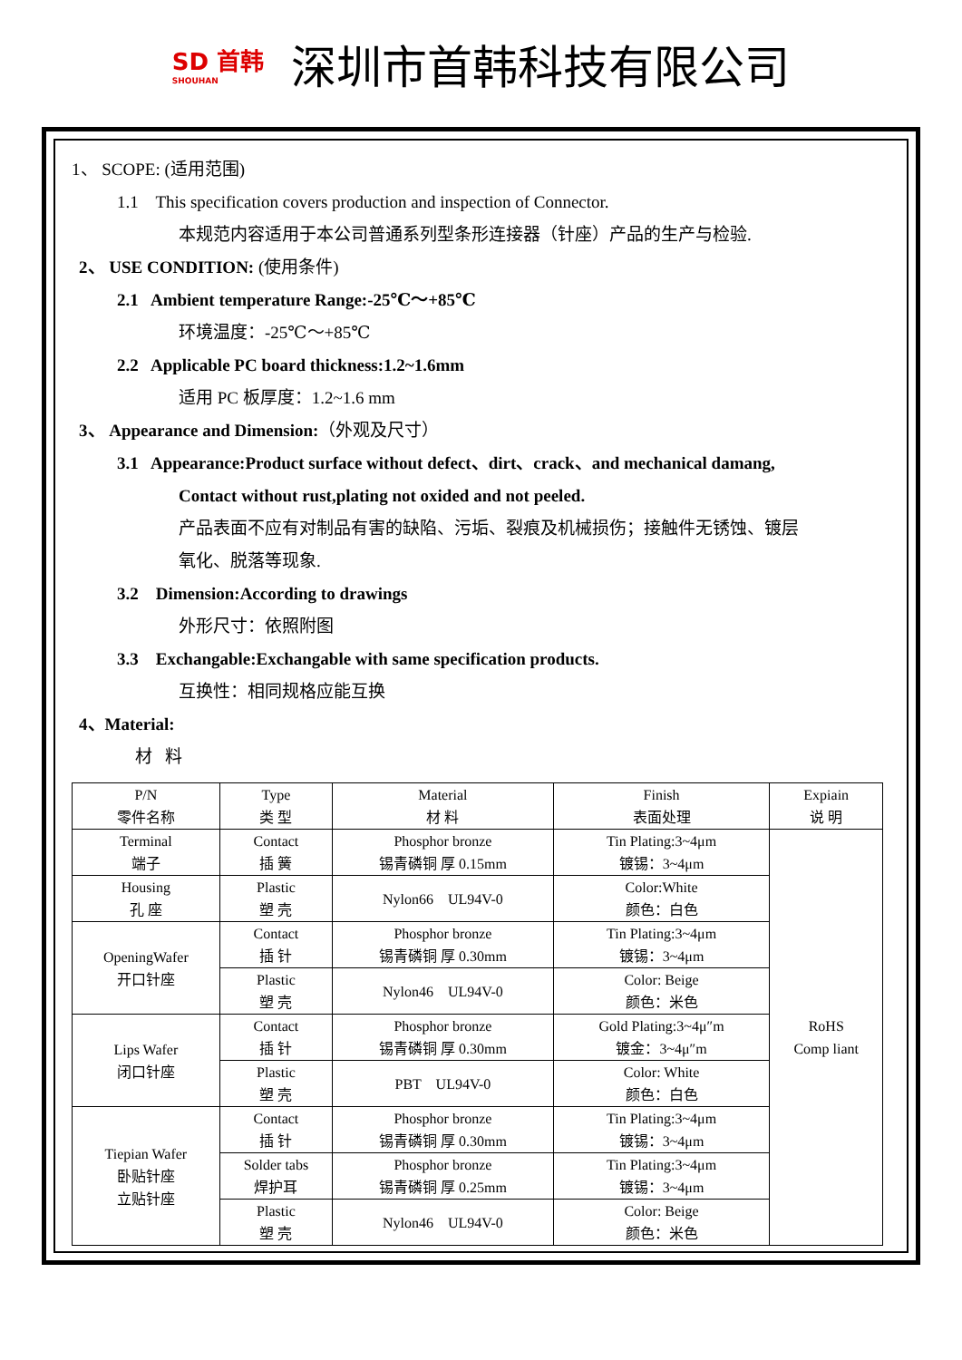SD 首韩
SHOUHAN
深圳市首韩科技有限公司
1、 SCOPE: (适用范围)
1.1 This specification covers production and inspection of Connector.
本规范内容适用于本公司普通系列型条形连接器（针座）产品的生产与检验.
2、 USE CONDITION: (使用条件)
2.1 Ambient temperature Range:-25℃～+85℃
环境温度：-25℃～+85℃
2.2 Applicable PC board thickness:1.2~1.6mm
适用 PC 板厚度：1.2~1.6 mm
3、 Appearance and Dimension:（外观及尺寸）
3.1 Appearance:Product surface without defect、dirt、crack、and mechanical damang,
Contact without rust,plating not oxided and not peeled.
产品表面不应有对制品有害的缺陷、污垢、裂痕及机械损伤；接触件无锈蚀、镀层
氧化、脱落等现象.
3.2 Dimension:According to drawings
外形尺寸：依照附图
3.3 Exchangable:Exchangable with same specification products.
互换性：相同规格应能互换
4、Material:
材 料
| P/N 零件名称 | Type 类 型 | Material 材 料 | Finish 表面处理 | Expiain 说 明 |
| --- | --- | --- | --- | --- |
| Terminal 端子 | Contact 插 簧 | Phosphor bronze 锡青磷铜 厚 0.15mm | Tin Plating:3~4μm 镀锡：3~4μm | RoHS Comp liant |
| Housing 孔 座 | Plastic 塑 壳 | Nylon66 UL94V-0 | Color:White 颜色：白色 | |
| OpeningWafer 开口针座 | Contact 插 针 | Phosphor bronze 锡青磷铜 厚 0.30mm | Tin Plating:3~4μm 镀锡：3~4μm | |
| | Plastic 塑 壳 | Nylon46 UL94V-0 | Color: Beige 颜色：米色 | |
| Lips Wafer 闭口针座 | Contact 插 针 | Phosphor bronze 锡青磷铜 厚 0.30mm | Gold Plating:3~4μ″m 镀金：3~4μ″m | |
| | Plastic 塑 壳 | PBT UL94V-0 | Color: White 颜色：白色 | |
| Tiepian Wafer 卧贴针座 立贴针座 | Contact 插 针 | Phosphor bronze 锡青磷铜 厚 0.30mm | Tin Plating:3~4μm 镀锡：3~4μm | |
| | Solder tabs 焊护耳 | Phosphor bronze 锡青磷铜 厚 0.25mm | Tin Plating:3~4μm 镀锡：3~4μm | |
| | Plastic 塑 壳 | Nylon46 UL94V-0 | Color: Beige 颜色：米色 | |